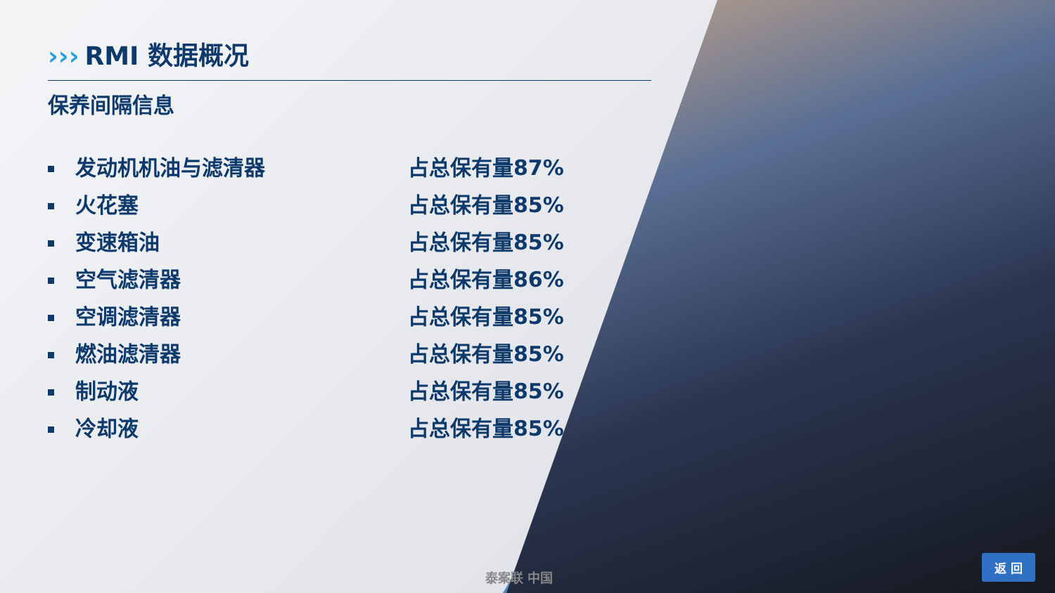››› RMI 数据概况
保养间隔信息
发动机机油与滤清器 占总保有量87%
火花塞 占总保有量85%
变速箱油 占总保有量85%
空气滤清器 占总保有量86%
空调滤清器 占总保有量85%
燃油滤清器 占总保有量85%
制动液 占总保有量85%
冷却液 占总保有量85%
泰案联 中国 返 回